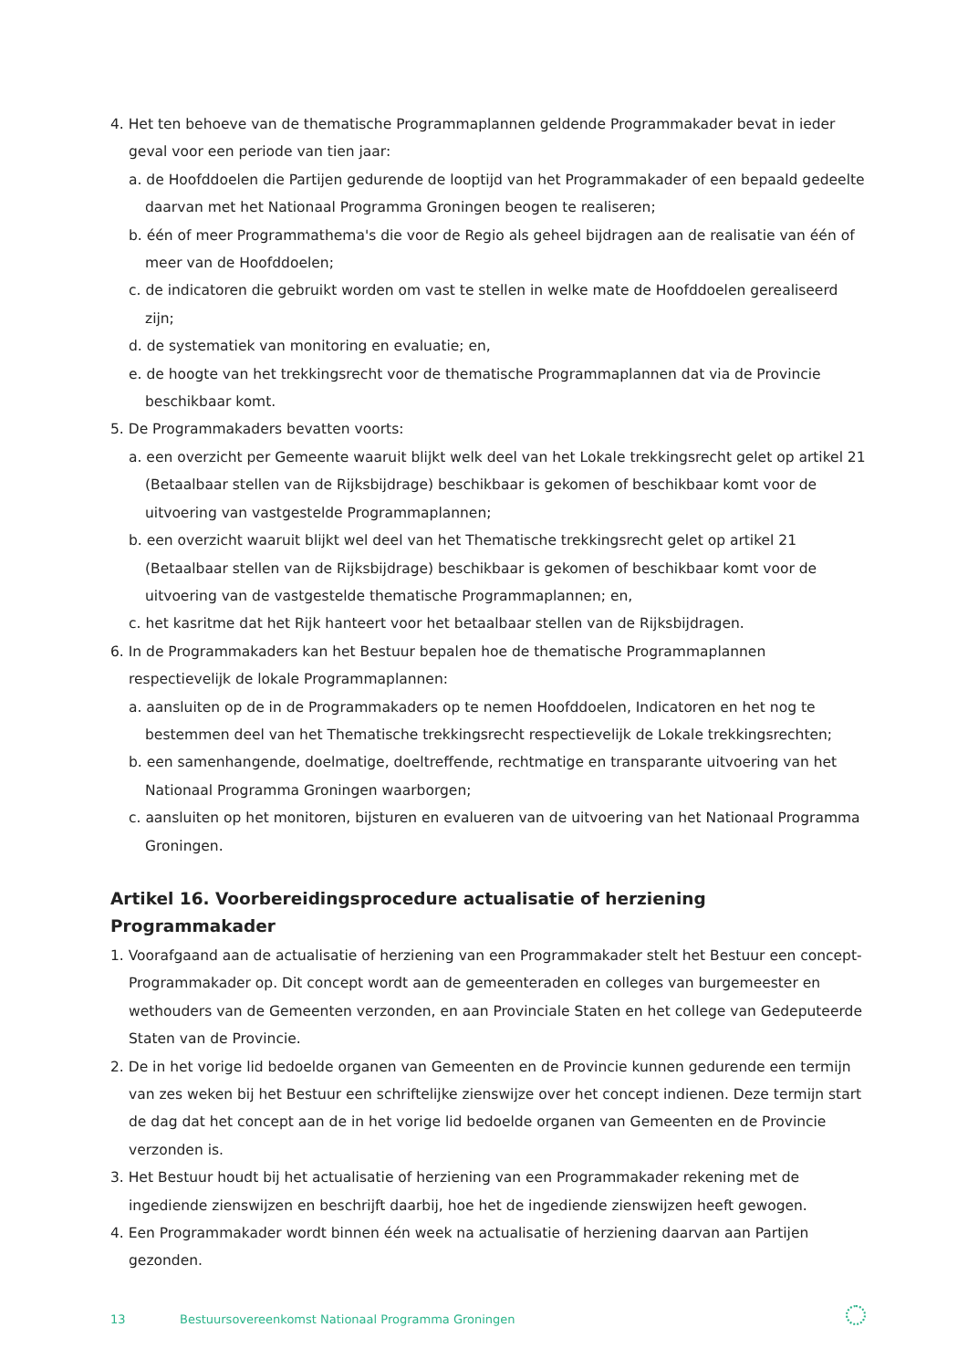4. Het ten behoeve van de thematische Programmaplannen geldende Programmakader bevat in ieder geval voor een periode van tien jaar:
a. de Hoofddoelen die Partijen gedurende de looptijd van het Programmakader of een bepaald gedeelte daarvan met het Nationaal Programma Groningen beogen te realiseren;
b. één of meer Programmathema's die voor de Regio als geheel bijdragen aan de realisatie van één of meer van de Hoofddoelen;
c. de indicatoren die gebruikt worden om vast te stellen in welke mate de Hoofddoelen gerealiseerd zijn;
d. de systematiek van monitoring en evaluatie; en,
e. de hoogte van het trekkingsrecht voor de thematische Programmaplannen dat via de Provincie beschikbaar komt.
5. De Programmakaders bevatten voorts:
a. een overzicht per Gemeente waaruit blijkt welk deel van het Lokale trekkingsrecht gelet op artikel 21 (Betaalbaar stellen van de Rijksbijdrage) beschikbaar is gekomen of beschikbaar komt voor de uitvoering van vastgestelde Programmaplannen;
b. een overzicht waaruit blijkt wel deel van het Thematische trekkingsrecht gelet op artikel 21 (Betaalbaar stellen van de Rijksbijdrage) beschikbaar is gekomen of beschikbaar komt voor de uitvoering van de vastgestelde thematische Programmaplannen; en,
c. het kasritme dat het Rijk hanteert voor het betaalbaar stellen van de Rijksbijdragen.
6. In de Programmakaders kan het Bestuur bepalen hoe de thematische Programmaplannen respectievelijk de lokale Programmaplannen:
a. aansluiten op de in de Programmakaders op te nemen Hoofddoelen, Indicatoren en het nog te bestemmen deel van het Thematische trekkingsrecht respectievelijk de Lokale trekkingsrechten;
b. een samenhangende, doelmatige, doeltreffende, rechtmatige en transparante uitvoering van het Nationaal Programma Groningen waarborgen;
c. aansluiten op het monitoren, bijsturen en evalueren van de uitvoering van het Nationaal Programma Groningen.
Artikel 16. Voorbereidingsprocedure actualisatie of herziening Programmakader
1. Voorafgaand aan de actualisatie of herziening van een Programmakader stelt het Bestuur een concept-Programmakader op. Dit concept wordt aan de gemeenteraden en colleges van burgemeester en wethouders van de Gemeenten verzonden, en aan Provinciale Staten en het college van Gedeputeerde Staten van de Provincie.
2. De in het vorige lid bedoelde organen van Gemeenten en de Provincie kunnen gedurende een termijn van zes weken bij het Bestuur een schriftelijke zienswijze over het concept indienen. Deze termijn start de dag dat het concept aan de in het vorige lid bedoelde organen van Gemeenten en de Provincie verzonden is.
3. Het Bestuur houdt bij het actualisatie of herziening van een Programmakader rekening met de ingediende zienswijzen en beschrijft daarbij, hoe het de ingediende zienswijzen heeft gewogen.
4. Een Programmakader wordt binnen één week na actualisatie of herziening daarvan aan Partijen gezonden.
13 Bestuursovereenkomst Nationaal Programma Groningen